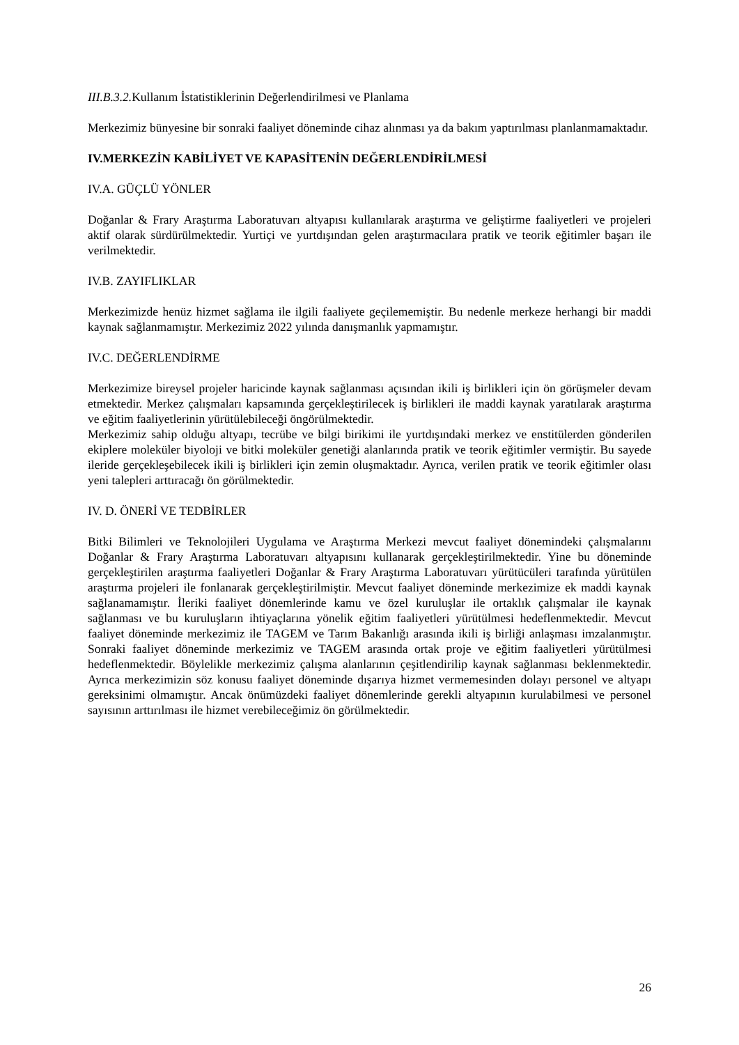III.B.3.2. Kullanım İstatistiklerinin Değerlendirilmesi ve Planlama
Merkezimiz bünyesine bir sonraki faaliyet döneminde cihaz alınması ya da bakım yaptırılması planlanmamaktadır.
IV.MERKEZİN KABİLİYET VE KAPASİTENİN DEĞERLENDİRİLMESİ
IV.A. GÜÇLÜ YÖNLER
Doğanlar & Frary Araştırma Laboratuvarı altyapısı kullanılarak araştırma ve geliştirme faaliyetleri ve projeleri aktif olarak sürdürülmektedir. Yurtiçi ve yurtdışından gelen araştırmacılara pratik ve teorik eğitimler başarı ile verilmektedir.
IV.B. ZAYIFLIKLAR
Merkezimizde henüz hizmet sağlama ile ilgili faaliyete geçilememiştir. Bu nedenle merkeze herhangi bir maddi kaynak sağlanmamıştır. Merkezimiz 2022 yılında danışmanlık yapmamıştır.
IV.C. DEĞERLENDİRME
Merkezimize bireysel projeler haricinde kaynak sağlanması açısından ikili iş birlikleri için ön görüşmeler devam etmektedir. Merkez çalışmaları kapsamında gerçekleştirilecek iş birlikleri ile maddi kaynak yaratılarak araştırma ve eğitim faaliyetlerinin yürütülebileceği öngörülmektedir.
Merkezimiz sahip olduğu altyapı, tecrübe ve bilgi birikimi ile yurtdışındaki merkez ve enstitülerden gönderilen ekiplere moleküler biyoloji ve bitki moleküler genetiği alanlarında pratik ve teorik eğitimler vermiştir. Bu sayede ileride gerçekleşebilecek ikili iş birlikleri için zemin oluşmaktadır. Ayrıca, verilen pratik ve teorik eğitimler olası yeni talepleri arttıracağı ön görülmektedir.
IV. D. ÖNERİ VE TEDBİRLER
Bitki Bilimleri ve Teknolojileri Uygulama ve Araştırma Merkezi mevcut faaliyet dönemindeki çalışmalarını Doğanlar & Frary Araştırma Laboratuvarı altyapısını kullanarak gerçekleştirilmektedir. Yine bu döneminde gerçekleştirilen araştırma faaliyetleri Doğanlar & Frary Araştırma Laboratuvarı yürütücüleri tarafında yürütülen araştırma projeleri ile fonlanarak gerçekleştirilmiştir. Mevcut faaliyet döneminde merkezimize ek maddi kaynak sağlanamamıştır. İleriki faaliyet dönemlerinde kamu ve özel kuruluşlar ile ortaklık çalışmalar ile kaynak sağlanması ve bu kuruluşların ihtiyaçlarına yönelik eğitim faaliyetleri yürütülmesi hedeflenmektedir. Mevcut faaliyet döneminde merkezimiz ile TAGEM ve Tarım Bakanlığı arasında ikili iş birliği anlaşması imzalanmıştır. Sonraki faaliyet döneminde merkezimiz ve TAGEM arasında ortak proje ve eğitim faaliyetleri yürütülmesi hedeflenmektedir. Böylelikle merkezimiz çalışma alanlarının çeşitlendirilip kaynak sağlanması beklenmektedir. Ayrıca merkezimizin söz konusu faaliyet döneminde dışarıya hizmet vermemesinden dolayı personel ve altyapı gereksinimi olmamıştır. Ancak önümüzdeki faaliyet dönemlerinde gerekli altyapının kurulabilmesi ve personel sayısının arttırılması ile hizmet verebileceğimiz ön görülmektedir.
26